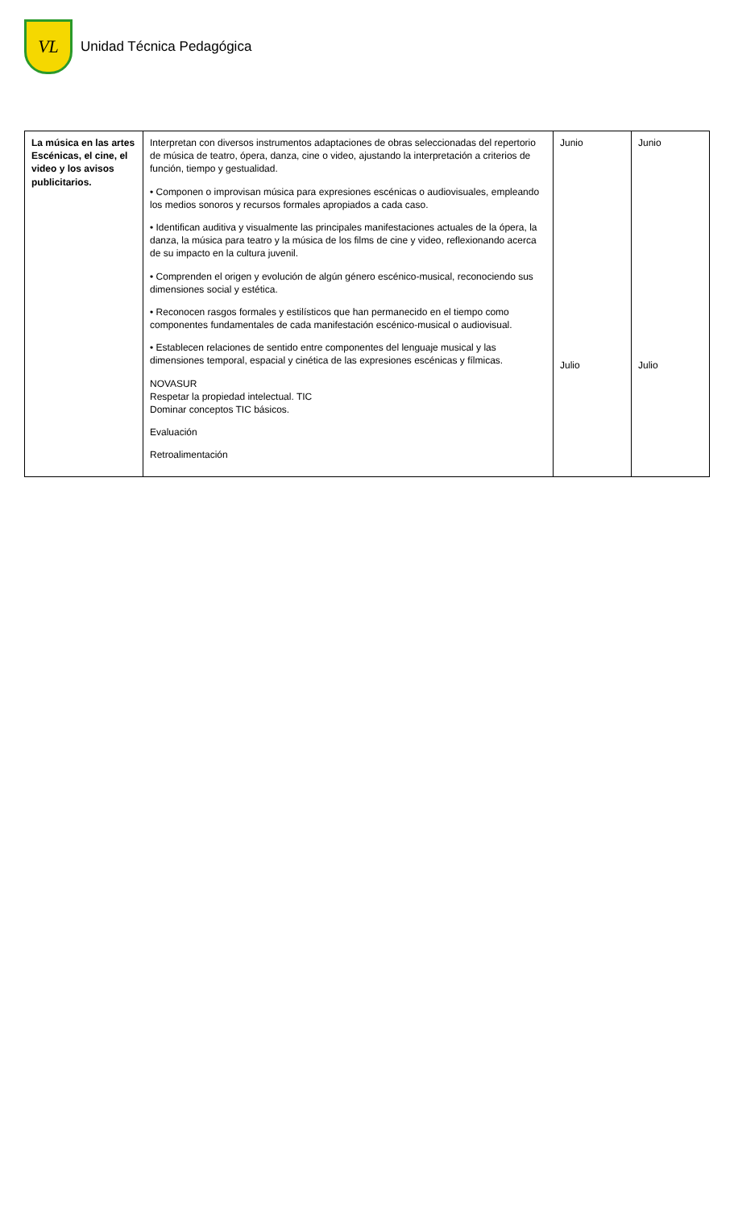VL
Unidad Técnica Pedagógica
| La música en las artes Escénicas, el cine, el video y los avisos publicitarios. | Interpretan con diversos instrumentos adaptaciones de obras seleccionadas del repertorio de música de teatro, ópera, danza, cine o video, ajustando la interpretación a criterios de función, tiempo y gestualidad. • Componen o improvisan música para expresiones escénicas o audiovisuales, empleando los medios sonoros y recursos formales apropiados a cada caso. • Identifican auditiva y visualmente las principales manifestaciones actuales de la ópera, la danza, la música para teatro y la música de los films de cine y video, reflexionando acerca de su impacto en la cultura juvenil. • Comprenden el origen y evolución de algún género escénico-musical, reconociendo sus dimensiones social y estética. • Reconocen rasgos formales y estilísticos que han permanecido en el tiempo como componentes fundamentales de cada manifestación escénico-musical o audiovisual. • Establecen relaciones de sentido entre componentes del lenguaje musical y las dimensiones temporal, espacial y cinética de las expresiones escénicas y fílmicas. NOVASUR Respetar la propiedad intelectual. TIC Dominar conceptos TIC básicos. Evaluación Retroalimentación | Junio Julio | Junio Julio |